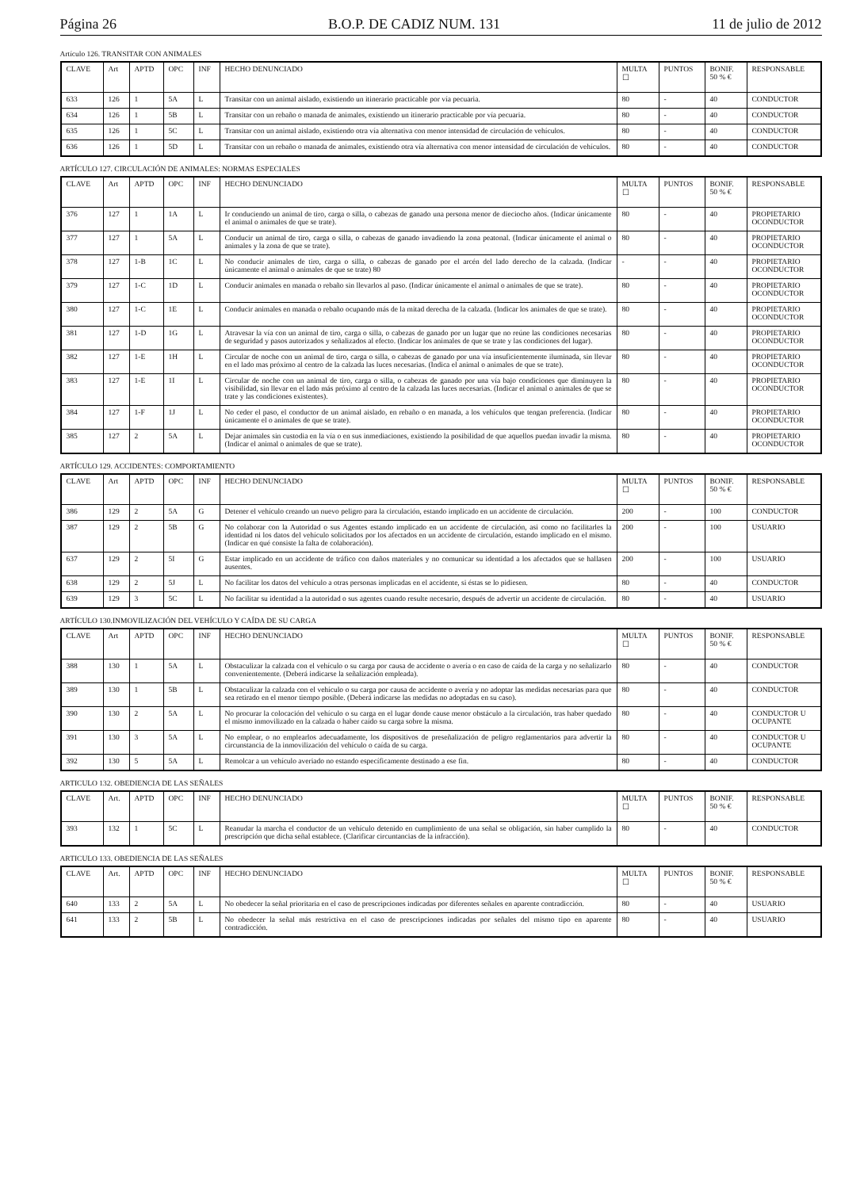Página 26 B.O.P. DE CADIZ NUM. 131 11 de julio de 2012
Artículo 126. TRANSITAR CON ANIMALES
| CLAVE | Art | APTD | OPC | INF | HECHO DENUNCIADO | MULTA ☐ | PUNTOS | BONIF. 50 % € | RESPONSABLE |
| --- | --- | --- | --- | --- | --- | --- | --- | --- | --- |
| 633 | 126 | 1 | 5A | L | Transitar con un animal aislado, existiendo un itinerario practicable por vía pecuaria. | 80 | - | 40 | CONDUCTOR |
| 634 | 126 | 1 | 5B | L | Transitar con un rebaño o manada de animales, existiendo un itinerario practicable por vía pecuaria. | 80 | - | 40 | CONDUCTOR |
| 635 | 126 | 1 | 5C | L | Transitar con un animal aislado, existiendo otra vía alternativa con menor intensidad de circulación de vehículos. | 80 | - | 40 | CONDUCTOR |
| 636 | 126 | 1 | 5D | L | Transitar con un rebaño o manada de animales, existiendo otra vía alternativa con menor intensidad de circulación de vehículos. | 80 | - | 40 | CONDUCTOR |
ARTÍCULO 127. CIRCULACIÓN DE ANIMALES: NORMAS ESPECIALES
| CLAVE | Art | APTD | OPC | INF | HECHO DENUNCIADO | MULTA ☐ | PUNTOS | BONIF. 50 % € | RESPONSABLE |
| --- | --- | --- | --- | --- | --- | --- | --- | --- | --- |
| 376 | 127 | 1 | 1A | L | Ir conduciendo un animal de tiro, carga o silla, o cabezas de ganado una persona menor de dieciocho años. (Indicar únicamente el animal o animales de que se trate). | 80 | - | 40 | PROPIETARIO OCONDUCTOR |
| 377 | 127 | 1 | 5A | L | Conducir un animal de tiro, carga o silla, o cabezas de ganado invadiendo la zona peatonal. (Indicar únicamente el animal o animales y la zona de que se trate). | 80 | - | 40 | PROPIETARIO OCONDUCTOR |
| 378 | 127 | 1-B | 1C | L | No conducir animales de tiro, carga o silla, o cabezas de ganado por el arcén del lado derecho de la calzada. (Indicar únicamente el animal o animales de que se trate) 80 | - | - | 40 | PROPIETARIO OCONDUCTOR |
| 379 | 127 | 1-C | 1D | L | Conducir animales en manada o rebaño sin llevarlos al paso. (Indicar únicamente el animal o animales de que se trate). | 80 | - | 40 | PROPIETARIO OCONDUCTOR |
| 380 | 127 | 1-C | 1E | L | Conducir animales en manada o rebaño ocupando más de la mitad derecha de la calzada. (Indicar los animales de que se trate). | 80 | - | 40 | PROPIETARIO OCONDUCTOR |
| 381 | 127 | 1-D | 1G | L | Atravesar la vía con un animal de tiro, carga o silla, o cabezas de ganado por un lugar que no reúne las condiciones necesarias de seguridad y pasos autorizados y señalizados al efecto. (Indicar los animales de que se trate y las condiciones del lugar). | 80 | - | 40 | PROPIETARIO OCONDUCTOR |
| 382 | 127 | 1-E | 1H | L | Circular de noche con un animal de tiro, carga o silla, o cabezas de ganado por una vía insuficientemente iluminada, sin llevar en el lado mas próximo al centro de la calzada las luces necesarias. (Indica el animal o animales de que se trate). | 80 | - | 40 | PROPIETARIO OCONDUCTOR |
| 383 | 127 | 1-E | 1I | L | Circular de noche con un animal de tiro, carga o silla, o cabezas de ganado por una vía bajo condiciones que diminuyen la visibilidad, sin llevar en el lado más próximo al centro de la calzada las luces necesarias. (Indicar el animal o animales de que se trate y las condiciones existentes). | 80 | - | 40 | PROPIETARIO OCONDUCTOR |
| 384 | 127 | 1-F | 1J | L | No ceder el paso, el conductor de un animal aislado, en rebaño o en manada, a los vehículos que tengan preferencia. (Indicar únicamente el o animales de que se trate). | 80 | - | 40 | PROPIETARIO OCONDUCTOR |
| 385 | 127 | 2 | 5A | L | Dejar animales sin custodia en la vía o en sus inmediaciones, existiendo la posibilidad de que aquellos puedan invadir la misma. (Indicar el animal o animales de que se trate). | 80 | - | 40 | PROPIETARIO OCONDUCTOR |
ARTÍCULO 129. ACCIDENTES: COMPORTAMIENTO
| CLAVE | Art | APTD | OPC | INF | HECHO DENUNCIADO | MULTA ☐ | PUNTOS | BONIF. 50 % € | RESPONSABLE |
| --- | --- | --- | --- | --- | --- | --- | --- | --- | --- |
| 386 | 129 | 2 | 5A | G | Detener el vehículo creando un nuevo peligro para la circulación, estando implicado en un accidente de circulación. | 200 | - | 100 | CONDUCTOR |
| 387 | 129 | 2 | 5B | G | No colaborar con la Autoridad o sus Agentes estando implicado en un accidente de circulación, asi como no facilitarles la identidad ni los datos del vehículo solicitados por los afectados en un accidente de circulación, estando implicado en el mismo. (Indicar en qué consiste la falta de colaboración). | 200 | - | 100 | USUARIO |
| 637 | 129 | 2 | 5I | G | Estar implicado en un accidente de tráfico con daños materiales y no comunicar su identidad a los afectados que se hallasen ausentes. | 200 | - | 100 | USUARIO |
| 638 | 129 | 2 | 5J | L | No facilitar los datos del vehículo a otras personas implicadas en el accidente, si éstas se lo pidiesen. | 80 | - | 40 | CONDUCTOR |
| 639 | 129 | 3 | 5C | L | No facilitar su identidad a la autoridad o sus agentes cuando resulte necesario, después de advertir un accidente de circulación. | 80 | - | 40 | USUARIO |
ARTÍCULO 130.INMOVILIZACIÓN DEL VEHÍCULO Y CAÍDA DE SU CARGA
| CLAVE | Art | APTD | OPC | INF | HECHO DENUNCIADO | MULTA ☐ | PUNTOS | BONIF. 50 % € | RESPONSABLE |
| --- | --- | --- | --- | --- | --- | --- | --- | --- | --- |
| 388 | 130 | 1 | 5A | L | Obstaculizar la calzada con el vehículo o su carga por causa de accidente o avería o en caso de caída de la carga y no señalizarlo convenientemente. (Deberá indicarse la señalización empleada). | 80 | - | 40 | CONDUCTOR |
| 389 | 130 | 1 | 5B | L | Obstaculizar la calzada con el vehículo o su carga por causa de accidente o avería y no adoptar las medidas necesarias para que sea retirado en el menor tiempo posible. (Deberá indicarse las medidas no adoptadas en su caso). | 80 | - | 40 | CONDUCTOR |
| 390 | 130 | 2 | 5A | L | No procurar la colocación del vehículo o su carga en el lugar donde cause menor obstáculo a la circulación, tras haber quedado el mismo inmovilizado en la calzada o haber caído su carga sobre la misma. | 80 | - | 40 | CONDUCTOR U OCUPANTE |
| 391 | 130 | 3 | 5A | L | No emplear, o no emplearlos adecuadamente, los dispositivos de preseñalización de peligro reglamentarios para advertir la circunstancia de la inmovilización del vehículo o caída de su carga. | 80 | - | 40 | CONDUCTOR U OCUPANTE |
| 392 | 130 | 5 | 5A | L | Remolcar a un vehículo averiado no estando específicamente destinado a ese fin. | 80 | - | 40 | CONDUCTOR |
ARTICULO 132. OBEDIENCIA DE LAS SEÑALES
| CLAVE | Art. | APTD | OPC | INF | HECHO DENUNCIADO | MULTA ☐ | PUNTOS | BONIF. 50 % € | RESPONSABLE |
| --- | --- | --- | --- | --- | --- | --- | --- | --- | --- |
| 393 | 132 | 1 | 5C | L | Reanudar la marcha el conductor de un vehículo detenido en cumplimiento de una señal se obligación, sin haber cumplido la prescripción que dicha señal establece. (Clarificar circuntancias de la infracción). | 80 | - | 40 | CONDUCTOR |
ARTICULO 133. OBEDIENCIA DE LAS SEÑALES
| CLAVE | Art. | APTD | OPC | INF | HECHO DENUNCIADO | MULTA ☐ | PUNTOS | BONIF. 50 % € | RESPONSABLE |
| --- | --- | --- | --- | --- | --- | --- | --- | --- | --- |
| 640 | 133 | 2 | 5A | L | No obedecer la señal prioritaria en el caso de prescripciones indicadas por diferentes señales en aparente contradicción. | 80 | - | 40 | USUARIO |
| 641 | 133 | 2 | 5B | L | No obedecer la señal más restrictiva en el caso de prescripciones indicadas por señales del mismo tipo en aparente contradicción. | 80 | - | 40 | USUARIO |